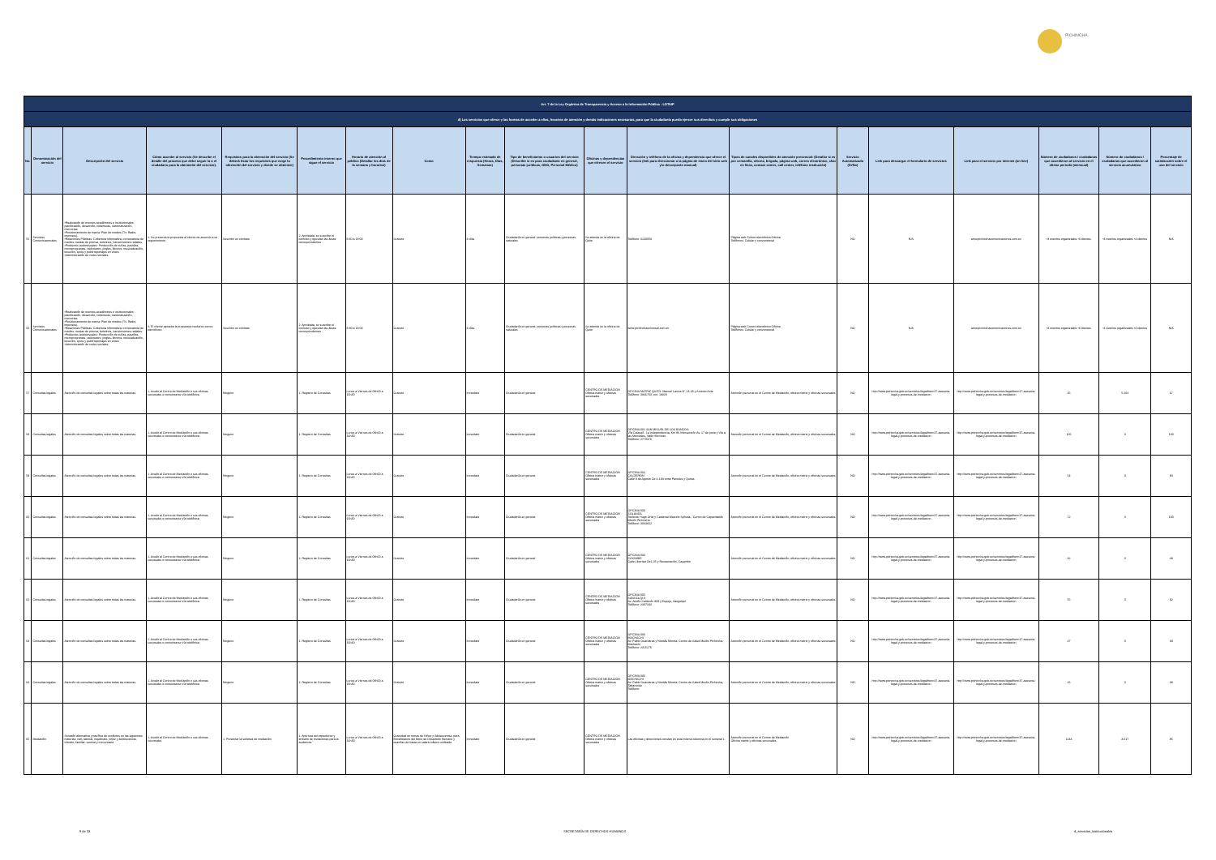PICHINCHA
| Art. 7 de la Ley Orgánica de Transparencia y Acceso a la Información Pública - LOTAIP | | | | | | | | | | | | | | | | | | |
| --- | --- | --- | --- | --- | --- | --- | --- | --- | --- | --- | --- | --- | --- | --- | --- | --- | --- | --- |
| d) Los servicios que ofrece y las formas de acceder a ellos, horarios de atención y demás indicaciones necesarias, para que la ciudadanía pueda ejercer sus derechos y cumplir sus obligaciones | | | | | | | | | | | | | | | | | | |
| No. | Denominación del servicio | Descripción del servicio | Cómo acceder al servicio (Se describe el detalle del proceso que debe seguir la o el ciudadano para la obtención del servicio). | Requisitos para la obtención del servicio (Se deberá listar los requisitos que exige la obtención del servicio y donde se obtienen) | Procedimiento interno que sigue el servicio | Horario de atención al público (Detallar los días de la semana y horarios) | Costo | Tiempo estimado de respuesta (Horas, Días, Semanas) | Tipo de beneficiarios o usuarios del servicio (Describir si es para ciudadanía en general, personas jurídicas, ONG, Personal Médico) | Oficinas y dependencias que ofrecen el servicio | Dirección y teléfono de la oficina y dependencia que ofrece el servicio (link para direccionar a la página de inicio del sitio web y/o descripción manual) | Tipos de canales disponibles de atención presencial: (Detallar si es por ventanilla, oficina, brigada, página web, correo electrónico, chat en línea, contact center, call center, teléfono institución) | Servicio Automatizado (Si/No) | Link para descargar el formulario de servicios | Link para el servicio por internet (on line) | Número de ciudadanos / ciudadanas que accedieron al servicio en el último período (mensual) | Número de ciudadanos / ciudadanas que accedieron al servicio acumulativo | Porcentaje de satisfacción sobre el uso del servicio |
| 55 | Servicios Comunicacionales | •Realización de eventos académicos e institucionales: planificación, desarrollo, coberturas, sistematización, memorias. •Posicionamiento de marca: Plan de medios (Tv. Radio, impresos). •Relaciones Públicas: Cobertura informativa, convocatoria de medios, ruedas de prensa, boletines, transmisiones radiales. •Productos audiovisuales: Producción de cuñas, pastillas, microprogramas, radioteatro, jingles, libretos, musicalización, locución, spots y publirreportajes en video. •Administración de redes sociales. | 2. Se presenta la propuesta al cliente de acuerdo a su requerimiento | Suscribir un contrato | 2. Aprobada, se suscribe el contrato y ejecutan las áreas correspondientes | 8:30 a 18:00 | Gratuito | 3 días | Ciudadanía en general, personas jurídicas y personas naturales | Se atiende en la oficina de Quito | Teléfono: 3240050 | Página web Correo electrónico Oficina Teléfonos: Celular y convencional | NO | N/A | www.pichinchacomunicaciones.com.ec | •3 eventos organizados •3 clientes | •4 eventos organizados •4 clientes | N/A |
| 56 | Servicios Comunicacionales | •Realización de eventos académicos e institucionales: planificación, desarrollo, coberturas, sistematización, memorias. •Posicionamiento de marca: Plan de medios (Tv. Radio, impresos). •Relaciones Públicas: Cobertura informativa, convocatoria de medios, ruedas de prensa, boletines, transmisiones radiales. •Productos audiovisuales: Producción de cuñas, pastillas, microprogramas, radioteatro, jingles, libretos, musicalización, locución, spots y publirreportajes en video. •Administración de redes sociales. | 3. El cliente aprueba la propuesta mediante correo electrónico | Suscribir un contrato | 2. Aprobada, se suscribe el contrato y ejecutan las áreas correspondientes | 8:30 a 18:00 | Gratuito | 3 días | Ciudadanía en general, personas jurídicas y personas naturales | Se atiende en la oficina de Quito | www.pichinchauniversal.com.ec | Página web Correo electrónico Oficina Teléfonos: Celular y convencional | NO | N/A | www.pichinchacomunicaciones.com.ec | •3 eventos organizados •3 clientes | •4 eventos organizados •4 clientes | N/A |
| 57 | Consultas legales | Atención de consultas legales sobre todas las materias. | 1. Acudir al Centro de Mediación o sus oficinas sucursales o comunicarse vía telefónica | Ninguno | 1. Registro de Consultas | Lunes a Viernes de 08h00 a 16h30 | Gratuito | Inmediato | Ciudadanía en general | CENTRO DE MEDIACIÓN Oficina matriz y oficinas sucursales | OFICINA MATRIZ QUITO: Manuel Larrea N° 13-45 y Antonio Ante Teléfono: 3946760, ext. 18020 | Atención personal en el Centro de Mediación, oficina matriz y oficinas sucursales | NO | http://www.pichincha.gob.ec/servicios/legal/item/47-asesoria-legal-y-procesos-de-mediacion | http://www.pichincha.gob.ec/servicios/legal/item/47-asesoria-legal-y-procesos-de-mediacion | 45 | 5.264 | 67 |
| 58 | Consultas legales | Atención de consultas legales sobre todas las materias. | 1. Acudir al Centro de Mediación o sus oficinas sucursales o comunicarse vía telefónica | Ninguno | 1. Registro de Consultas | Lunes a Viernes de 08h00 a 16h30 | Gratuito | Inmediato | Ciudadanía en general | CENTRO DE MEDIACIÓN Oficina matriz y oficinas sucursales | OFICINA 001 SAN MIGUEL DE LOS BANCOS: Vía Calacalí - La Independencia, Km 96 Intersección Av. 17 de junio y Vía a las Mercedes, Valle Hermoso Teléfono: 2770476 | Atención personal en el Centro de Mediación, oficina matriz y oficinas sucursales | NO | http://www.pichincha.gob.ec/servicios/legal/item/47-asesoria-legal-y-procesos-de-mediacion | http://www.pichincha.gob.ec/servicios/legal/item/47-asesoria-legal-y-procesos-de-mediacion | 105 | 0 | 100 |
| 59 | Consultas legales | Atención de consultas legales sobre todas las materias. | 1. Acudir al Centro de Mediación o sus oficinas sucursales o comunicarse vía telefónica | Ninguno | 1. Registro de Consultas | Lunes a Viernes de 08h00 a 16h30 | Gratuito | Inmediato | Ciudadanía en general | CENTRO DE MEDIACIÓN Oficina matriz y oficinas sucursales | OFICINA 002 CALDERON Calle 9 de Agosto Oe 4-194 entre Paredes y Quitus | Atención personal en el Centro de Mediación, oficina matriz y oficinas sucursales | NO | http://www.pichincha.gob.ec/servicios/legal/item/47-asesoria-legal-y-procesos-de-mediacion | http://www.pichincha.gob.ec/servicios/legal/item/47-asesoria-legal-y-procesos-de-mediacion | 54 | 0 | 80 |
| 60 | Consultas legales | Atención de consultas legales sobre todas las materias. | 1. Acudir al Centro de Mediación o sus oficinas sucursales o comunicarse vía telefónica | Ninguno | 1. Registro de Consultas | Lunes a Viernes de 08h00 a 16h30 | Gratuito | Inmediato | Ciudadanía en general | CENTRO DE MEDIACIÓN Oficina matriz y oficinas sucursales | OFICINA 003 SOLANDA Teniente Hugo Ortiz y Cardenal Marcelo Spínola - Centro de Capacitación Misión Pichincha Teléfono: 3063662 | Atención personal en el Centro de Mediación, oficina matriz y oficinas sucursales | NO | http://www.pichincha.gob.ec/servicios/legal/item/47-asesoria-legal-y-procesos-de-mediacion | http://www.pichincha.gob.ec/servicios/legal/item/47-asesoria-legal-y-procesos-de-mediacion | 72 | 0 | 100 |
| 61 | Consultas legales | Atención de consultas legales sobre todas las materias. | 1. Acudir al Centro de Mediación o sus oficinas sucursales o comunicarse vía telefónica | Ninguno | 1. Registro de Consultas | Lunes a Viernes de 08h00 a 16h30 | Gratuito | Inmediato | Ciudadanía en general | CENTRO DE MEDIACIÓN Oficina matriz y oficinas sucursales | OFICINA 004 CAYAMBE Calle Libertad Oe1-35 y Restauración, Cayambe | Atención personal en el Centro de Mediación, oficina matriz y oficinas sucursales | NO | http://www.pichincha.gob.ec/servicios/legal/item/47-asesoria-legal-y-procesos-de-mediacion | http://www.pichincha.gob.ec/servicios/legal/item/47-asesoria-legal-y-procesos-de-mediacion | 32 | 0 | 48 |
| 62 | Consultas legales | Atención de consultas legales sobre todas las materias. | 1. Acudir al Centro de Mediación o sus oficinas sucursales o comunicarse vía telefónica | Ninguno | 1. Registro de Consultas | Lunes a Viernes de 08h00 a 16h30 | Gratuito | Inmediato | Ciudadanía en general | CENTRO DE MEDIACIÓN Oficina matriz y oficinas sucursales | OFICINA 005 SANGOLQUI Av. Abdón Calderón 869 y Espejo, Sangolquí Teléfono: 2337343 | Atención personal en el Centro de Mediación, oficina matriz y oficinas sucursales | NO | http://www.pichincha.gob.ec/servicios/legal/item/47-asesoria-legal-y-procesos-de-mediacion | http://www.pichincha.gob.ec/servicios/legal/item/47-asesoria-legal-y-procesos-de-mediacion | 55 | 0 | 82 |
| 63 | Consultas legales | Atención de consultas legales sobre todas las materias. | 1. Acudir al Centro de Mediación o sus oficinas sucursales o comunicarse vía telefónica | Ninguno | 1. Registro de Consultas | Lunes a Viernes de 08h00 a 16h30 | Gratuito | Inmediato | Ciudadanía en general | CENTRO DE MEDIACIÓN Oficina matriz y oficinas sucursales | OFICINA 006 MACHACHI Av. Pablo Guardaras y Nicolás Moreta, Centro de Salud Misión Pichincha, Machachi Teléfono: 2315276 | Atención personal en el Centro de Mediación, oficina matriz y oficinas sucursales | NO | http://www.pichincha.gob.ec/servicios/legal/item/47-asesoria-legal-y-procesos-de-mediacion | http://www.pichincha.gob.ec/servicios/legal/item/47-asesoria-legal-y-procesos-de-mediacion | 47 | 0 | 69 |
| 64 | Consultas legales | Atención de consultas legales sobre todas las materias. | 1. Acudir al Centro de Mediación o sus oficinas sucursales o comunicarse vía telefónica | Ninguno | 1. Registro de Consultas | Lunes a Viernes de 08h00 a 16h30 | Gratuito | Inmediato | Ciudadanía en general | CENTRO DE MEDIACIÓN Oficina matriz y oficinas sucursales | OFICINA 006 MACHACHI Av. Pablo Guardaras y Nicolás Moreta, Centro de Salud Misión Pichincha, Tabacundo Teléfono: | Atención personal en el Centro de Mediación, oficina matriz y oficinas sucursales | NO | http://www.pichincha.gob.ec/servicios/legal/item/47-asesoria-legal-y-procesos-de-mediacion | http://www.pichincha.gob.ec/servicios/legal/item/47-asesoria-legal-y-procesos-de-mediacion | 26 | 0 | 38 |
| 65 | Mediación | Solución alternativa y pacífica de conflictos en las siguientes materias: civil, laboral, inquilinato, niñez y adolescencia, tránsito, familiar, vecinal y comunitaria | 1. Acudir al Centro de Mediación o sus oficinas sucursales | 1. Presentar la solicitud de mediación | 1. Apertura del expediente y emisión de invitaciones para la audiencia. | Lunes a Viernes de 08h00 a 16h30 | Gratuidad en temas de Niñez y Adolescencia, para Beneficiarios del Bono de Desarrollo Humano y cuantías de hasta un salario básico unificado | Inmediato | Ciudadanía en general | CENTRO DE MEDIACIÓN Oficina matriz y oficinas sucursales | Las oficinas y direcciones constan en esta misma columna en el numeral 1. | Atención personal en el Centro de Mediación Oficina matriz y oficinas sucursales | NO | http://www.pichincha.gob.ec/servicios/legal/item/47-asesoria-legal-y-procesos-de-mediacion | http://www.pichincha.gob.ec/servicios/legal/item/47-asesoria-legal-y-procesos-de-mediacion | 1244 | 3.617 | 85 |
9 de 33 SECRETARÍA DE DERECHOS HUMANOS d_servicios_institucionales